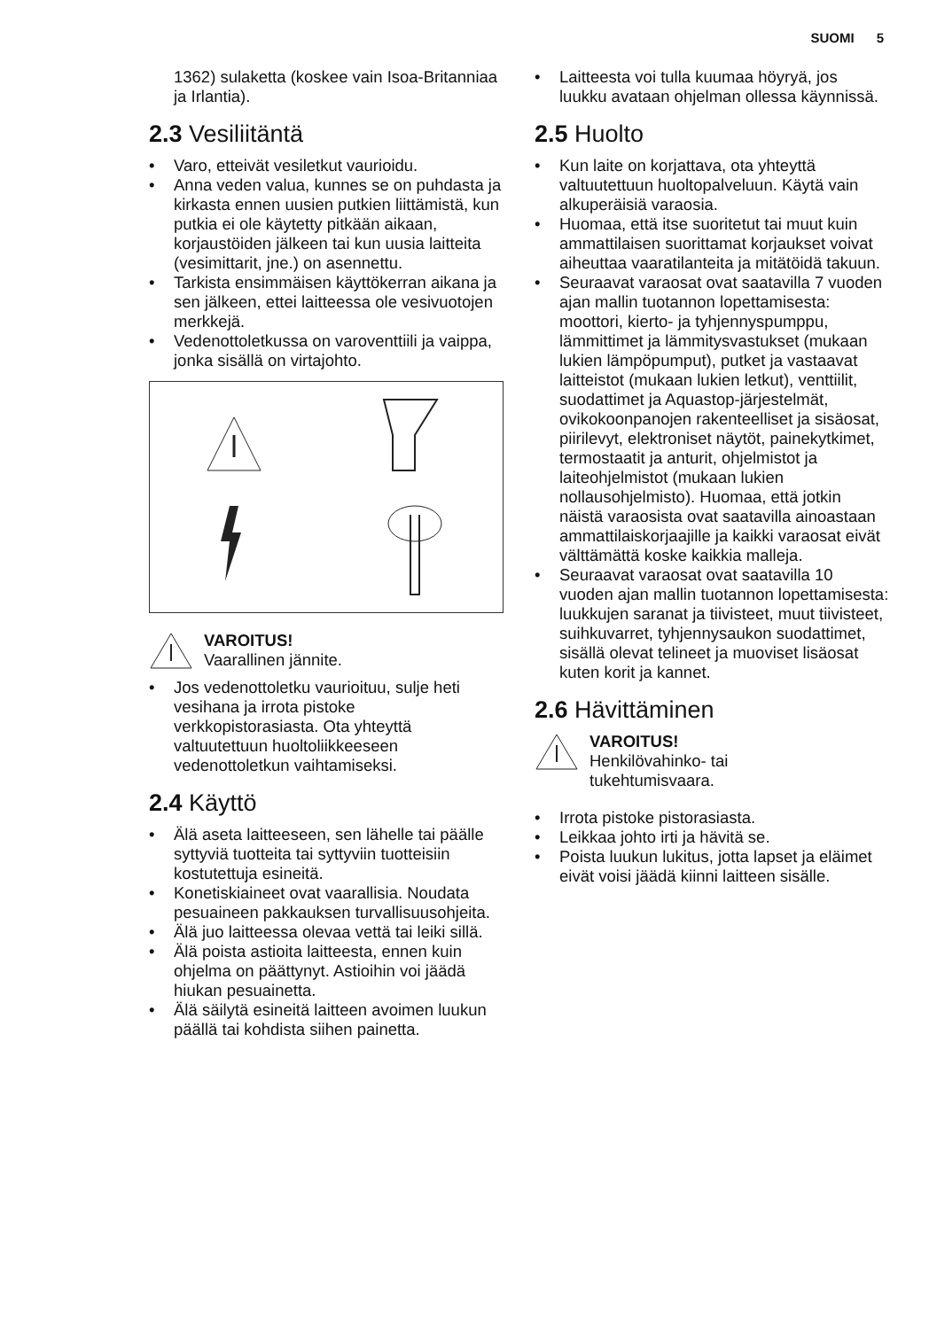SUOMI 5
1362) sulaketta (koskee vain Isoa-Britanniaa ja Irlantia).
2.3 Vesiliitäntä
• Varo, etteivät vesiletkut vaurioidu.
• Anna veden valua, kunnes se on puhdasta ja kirkasta ennen uusien putkien liittämistä, kun putkia ei ole käytetty pitkään aikaan, korjaustöiden jälkeen tai kun uusia laitteita (vesimittarit, jne.) on asennettu.
• Tarkista ensimmäisen käyttökerran aikana ja sen jälkeen, ettei laitteessa ole vesivuotojen merkkejä.
• Vedenottoletkussa on varoventtiili ja vaippa, jonka sisällä on virtajohto.
VAROITUS!
Vaarallinen jännite.
• Jos vedenottoletku vaurioituu, sulje heti vesihana ja irrota pistoke verkkopistorasiasta. Ota yhteyttä valtuutettuun huoltoliikkeeseen vedenottoletkun vaihtamiseksi.
2.4 Käyttö
• Älä aseta laitteeseen, sen lähelle tai päälle syttyviä tuotteita tai syttyviin tuotteisiin kostutettuja esineitä.
• Konetiskiaineet ovat vaarallisia. Noudata pesuaineen pakkauksen turvallisuusohjeita.
• Älä juo laitteessa olevaa vettä tai leiki sillä.
• Älä poista astioita laitteesta, ennen kuin ohjelma on päättynyt. Astioihin voi jäädä hiukan pesuainetta.
• Älä säilytä esineitä laitteen avoimen luukun päällä tai kohdista siihen painetta.
• Laitteesta voi tulla kuumaa höyryä, jos luukku avataan ohjelman ollessa käynnissä.
2.5 Huolto
• Kun laite on korjattava, ota yhteyttä valtuutettuun huoltopalveluun. Käytä vain alkuperäisiä varaosia.
• Huomaa, että itse suoritetut tai muut kuin ammattilaisen suorittamat korjaukset voivat aiheuttaa vaaratilanteita ja mitätöidä takuun.
• Seuraavat varaosat ovat saatavilla 7 vuoden ajan mallin tuotannon lopettamisesta: moottori, kierto- ja tyhjennyspumppu, lämmittimet ja lämmitysvastukset (mukaan lukien lämpöpumput), putket ja vastaavat laitteistot (mukaan lukien letkut), venttiilit, suodattimet ja Aquastop-järjestelmät, ovikokoonpanojen rakenteelliset ja sisäosat, piirilevyt, elektroniset näytöt, painekytkimet, termostaatit ja anturit, ohjelmistot ja laiteohjelmistot (mukaan lukien nollausohjelmisto). Huomaa, että jotkin näistä varaosista ovat saatavilla ainoastaan ammattilaiskorjaajille ja kaikki varaosat eivät välttämättä koske kaikkia malleja.
• Seuraavat varaosat ovat saatavilla 10 vuoden ajan mallin tuotannon lopettamisesta: luukkujen saranat ja tiivisteet, muut tiivisteet, suihkuvarret, tyhjennysaukon suodattimet, sisällä olevat telineet ja muoviset lisäosat kuten korit ja kannet.
2.6 Hävittäminen
VAROITUS!
Henkilövahinko- tai
tukehtumisvaara.
• Irrota pistoke pistorasiasta.
• Leikkaa johto irti ja hävitä se.
• Poista luukun lukitus, jotta lapset ja eläimet eivät voisi jäädä kiinni laitteen sisälle.